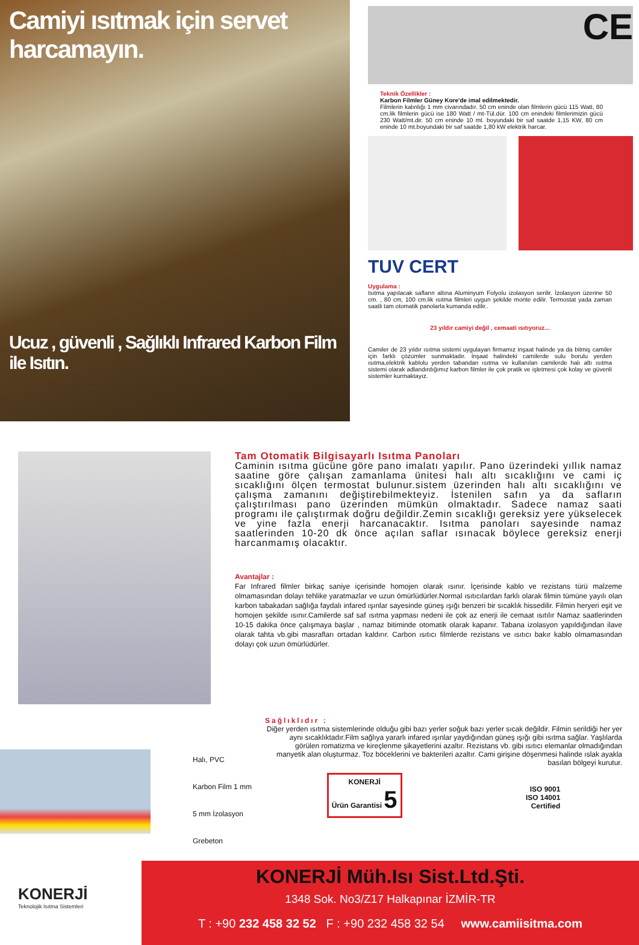Camiyi ısıtmak için servet harcamayın.
Ucuz , güvenli , Sağlıklı Infrared Karbon Film ile Isıtın.
CE
Teknik Özellikler :
Karbon Filmler Güney Kore'de imal edilmektedir.
Filmlerin kalınlığı 1 mm civarındadır. 50 cm eninde olan filmlerin gücü 115 Watt, 80 cm.lik filmlerin gücü ise 180 Watt / mt-Tül.dür. 100 cm enindeki filmlerimizin gücü 230 Watt/mt.dir. 50 cm eninde 10 mt. boyundaki bir saf saatde 1,15 KW, 80 cm eninde 10 mt.boyundaki bir saf saatde 1,80 kW elektrik harcar.
TUV CERT
Uygulama :
Isıtma yapılacak safların altına Aluminyum Folyolu izolasyon serilir. İzolasyon üzerine 50 cm. , 80 cm, 100 cm.lik ısıtma filmleri uygun şekilde monte edilir. Termostat yada zaman saatli tam otomatik panolarla kumanda edilir..
23 yıldır camiyi değil , cemaati ısıtıyoruz...
Camiler de 23 yıldır ısıtma sistemi uygulayan firmamız inşaat halinde ya da bitmiş camiler için farklı çözümler sunmaktadır. İnşaat halindeki camilerde sulu borulu yerden ısıtma,elektrik kablolu yerden tabandan ısıtma ve kullanılan camilerde halı altı ısıtma sistemi olarak adlandırdığımız karbon filmler ile çok pratik ve işletmesi çok kolay ve güvenli sistemler kurmaktayız.
Tam Otomatik Bilgisayarlı Isıtma Panoları
Caminin ısıtma gücüne göre pano imalatı yapılır. Pano üzerindeki yıllık namaz saatine göre çalışan zamanlama ünitesi halı altı sıcaklığını ve cami iç sıcaklığını ölçen termostat bulunur.sistem üzerinden halı altı sıcaklığını ve çalışma zamanını değiştirebilmekteyiz. İstenilen safın ya da safların çalıştırılması pano üzerinden mümkün olmaktadır. Sadece namaz saati programı ile çalıştırmak doğru değildir.Zemin sıcaklığı gereksiz yere yükselecek ve yine fazla enerji harcanacaktır. Isıtma panoları sayesinde namaz saatlerinden 10-20 dk önce açılan saflar ısınacak böylece gereksiz enerji harcanmamış olacaktır.
Avantajlar :
Far Infrared filmler birkaç saniye içerisinde homojen olarak ısınır. İçerisinde kablo ve rezistans türü malzeme olmamasından dolayı tehlike yaratmazlar ve uzun ömürlüdürler.Normal ısıtıcılardan farklı olarak filmin tümüne yayılı olan karbon tabakadan sağlığa faydalı infared ışınlar sayesinde güneş ışığı benzeri bir sıcaklık hissedilir. Filmin heryeri eşit ve homojen şekilde ısınır.Camilerde saf saf ısıtma yapması nedeni ile çok az enerji ile cemaat ısıtılır Namaz saatlerinden 10-15 dakika önce çalışmaya başlar , namaz bitiminde otomatik olarak kapanır. Tabana izolasyon yapıldığından ilave olarak tahta vb.gibi masrafları ortadan kaldırır. Carbon ısıtıcı filmlerde rezistans ve ısıtıcı bakır kablo olmamasından dolayı çok uzun ömürlüdürler.
Halı, PVC
Karbon Film 1 mm
5 mm İzolasyon
Grebeton
Sağlıklıdır :
Diğer yerden ısıtma sistemlerinde olduğu gibi bazı yerler soğuk bazı yerler sıcak değildir. Filmin serildiği her yer aynı sıcaklıktadır.Film sağlıya yararlı infared ışınlar yaydığından güneş ışığı gibi ısıtma sağlar. Yaşlılarda görülen romatizma ve kireçlenme şikayetlerini azaltır. Rezistans vb. gibi ısıtıcı elemanlar olmadığından manyetik alan oluşturmaz. Toz böceklerini ve bakterileri azaltır. Cami girişine döşenmesi halinde ıslak ayakla basılan bölgeyi kurutur.
KONERJİ
Ürün Garantisi 5
ISO 9001
ISO 14001
Certified
KONERJİ
Teknolojik Isıtma Sistemleri
KONERJİ Müh.Isı Sist.Ltd.Şti.
1348 Sok. No3/Z17 Halkapınar İZMİR-TR
T : +90 232 458 32 52 F : +90 232 458 32 54 www.camiisitma.com